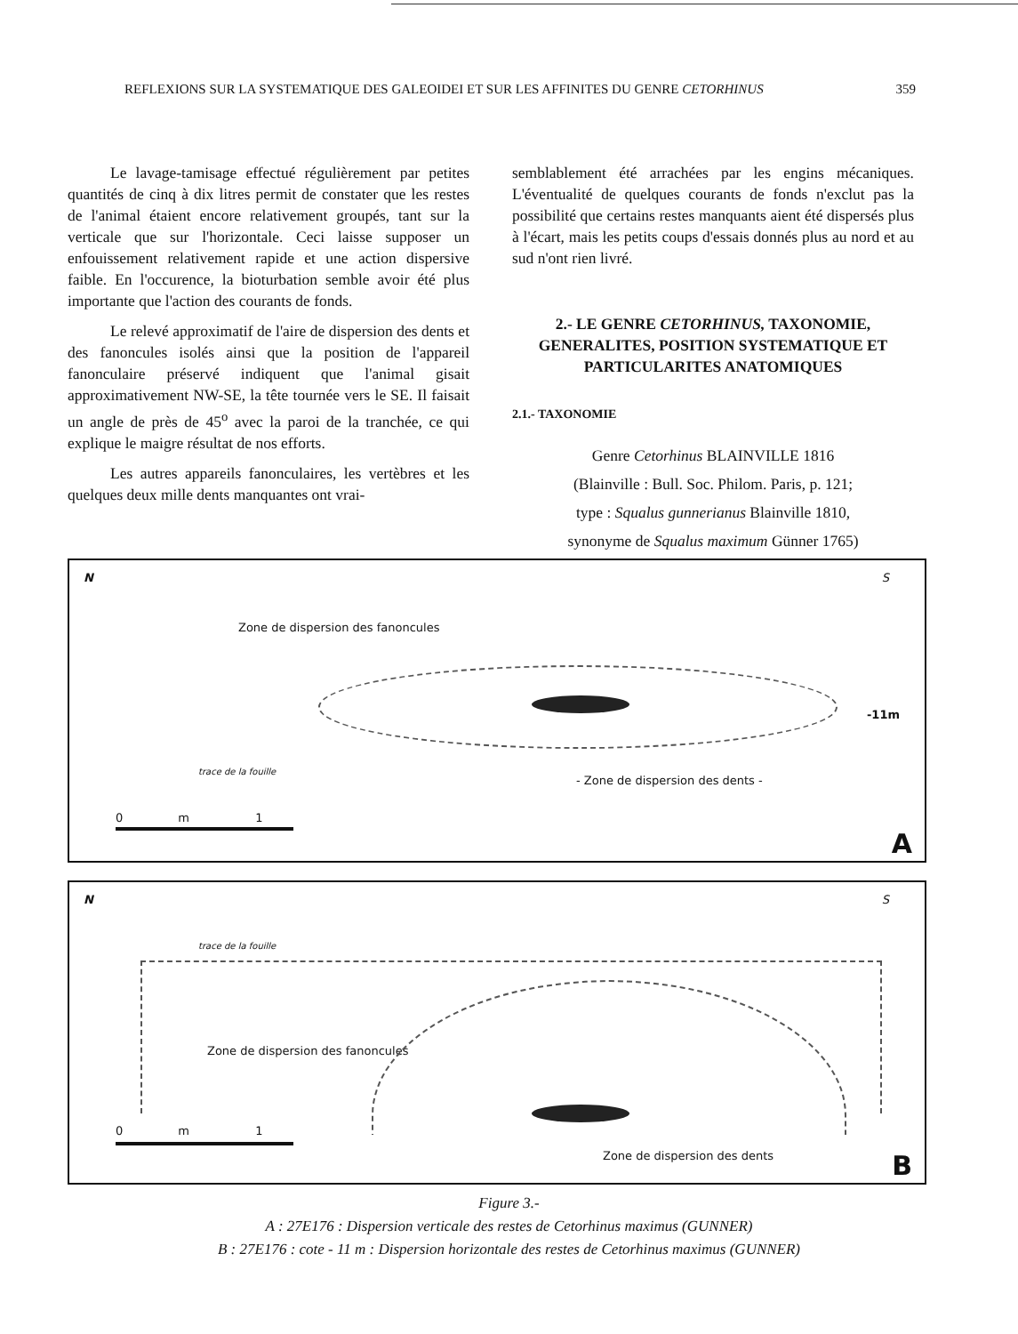REFLEXIONS SUR LA SYSTEMATIQUE DES GALEOIDEI ET SUR LES AFFINITES DU GENRE CETORHINUS 359
Le lavage-tamisage effectué régulièrement par petites quantités de cinq à dix litres permit de constater que les restes de l'animal étaient encore relativement groupés, tant sur la verticale que sur l'horizontale. Ceci laisse supposer un enfouissement relativement rapide et une action dispersive faible. En l'occurence, la bioturbation semble avoir été plus importante que l'action des courants de fonds.
Le relevé approximatif de l'aire de dispersion des dents et des fanoncules isolés ainsi que la position de l'appareil fanonculaire préservé indiquent que l'animal gisait approximativement NW-SE, la tête tournée vers le SE. Il faisait un angle de près de 45<sup>o</sup> avec la paroi de la tranchée, ce qui explique le maigre résultat de nos efforts.
Les autres appareils fanonculaires, les vertèbres et les quelques deux mille dents manquantes ont vrai-
semblablement été arrachées par les engins mécaniques. L'éventualité de quelques courants de fonds n'exclut pas la possibilité que certains restes manquants aient été dispersés plus à l'écart, mais les petits coups d'essais donnés plus au nord et au sud n'ont rien livré.
2.- LE GENRE CETORHINUS, TAXONOMIE, GENERALITES, POSITION SYSTEMATIQUE ET PARTICULARITES ANATOMIQUES
2.1.- TAXONOMIE
Genre Cetorhinus BLAINVILLE 1816
(Blainville : Bull. Soc. Philom. Paris, p. 121;
type : Squalus gunnerianus Blainville 1810,
synonyme de Squalus maximum Günner 1765)
N S
Zone de dispersion des fanoncules
-11m
trace de la fouille
- Zone de dispersion des dents -
0 m 1
A
N S
trace de la fouille
Zone de dispersion des fanoncules
0 m 1
Zone de dispersion des dents B
Figure 3.-
A : 27E176 : Dispersion verticale des restes de Cetorhinus maximus (GUNNER)
B : 27E176 : cote - 11 m : Dispersion horizontale des restes de Cetorhinus maximus (GUNNER)